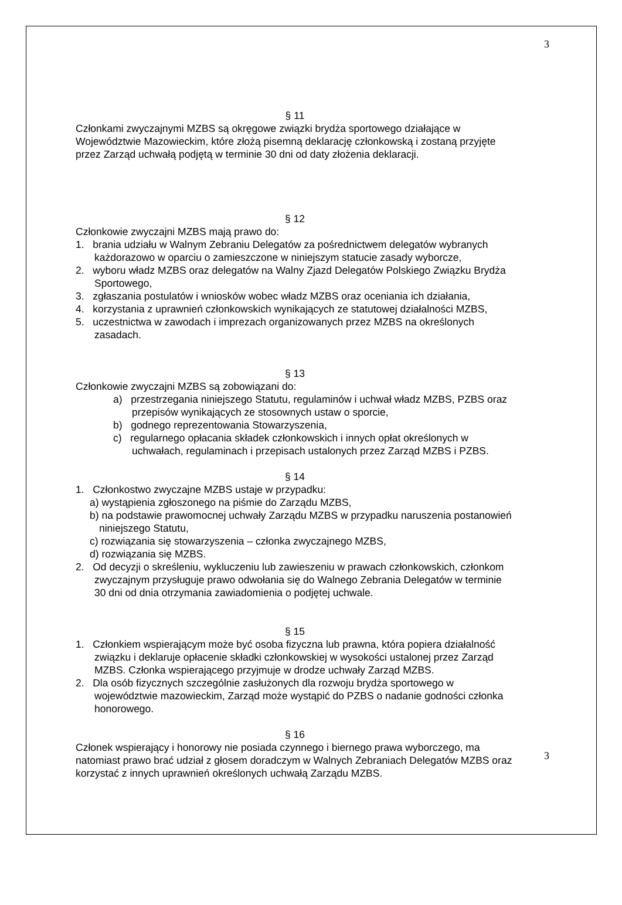3
§ 11
Członkami zwyczajnymi MZBS są okręgowe związki brydża sportowego działające w Województwie Mazowieckim, które złożą pisemną deklarację członkowską i zostaną przyjęte przez Zarząd uchwałą podjętą w terminie 30 dni od daty złożenia deklaracji.
§ 12
Członkowie zwyczajni MZBS mają prawo do:
1. brania udziału w Walnym Zebraniu Delegatów za pośrednictwem delegatów wybranych każdorazowo w oparciu o zamieszczone w niniejszym statucie zasady wyborcze,
2. wyboru władz MZBS oraz delegatów na Walny Zjazd Delegatów Polskiego Związku Brydża Sportowego,
3. zgłaszania postulatów i wniosków wobec władz MZBS oraz oceniania ich działania,
4. korzystania z uprawnień członkowskich wynikających ze statutowej działalności MZBS,
5. uczestnictwa w zawodach i imprezach organizowanych przez MZBS na określonych zasadach.
§ 13
Członkowie zwyczajni MZBS są zobowiązani do:
a) przestrzegania niniejszego Statutu, regulaminów i uchwał władz MZBS, PZBS oraz przepisów wynikających ze stosownych ustaw o sporcie,
b) godnego reprezentowania Stowarzyszenia,
c) regularnego opłacania składek członkowskich i innych opłat określonych w uchwałach, regulaminach i przepisach ustalonych przez Zarząd MZBS i PZBS.
§ 14
1. Członkostwo zwyczajne MZBS ustaje w przypadku:
a) wystąpienia zgłoszonego na piśmie do Zarządu MZBS,
b) na podstawie prawomocnej uchwały Zarządu MZBS w przypadku naruszenia postanowień niniejszego Statutu,
c) rozwiązania się stowarzyszenia – członka zwyczajnego MZBS,
d) rozwiązania się MZBS.
2. Od decyzji o skreśleniu, wykluczeniu lub zawieszeniu w prawach członkowskich, członkom zwyczajnym przysługuje prawo odwołania się do Walnego Zebrania Delegatów w terminie 30 dni od dnia otrzymania zawiadomienia o podjętej uchwale.
§ 15
1. Członkiem wspierającym może być osoba fizyczna lub prawna, która popiera działalność związku i deklaruje opłacenie składki członkowskiej w wysokości ustalonej przez Zarząd MZBS. Członka wspierającego przyjmuje w drodze uchwały Zarząd MZBS.
2. Dla osób fizycznych szczególnie zasłużonych dla rozwoju brydża sportowego w województwie mazowieckim, Zarząd może wystąpić do PZBS o nadanie godności członka honorowego.
§ 16
Członek wspierający i honorowy nie posiada czynnego i biernego prawa wyborczego, ma natomiast prawo brać udział z głosem doradczym w Walnych Zebraniach Delegatów MZBS oraz korzystać z innych uprawnień określonych uchwałą Zarządu MZBS.
3